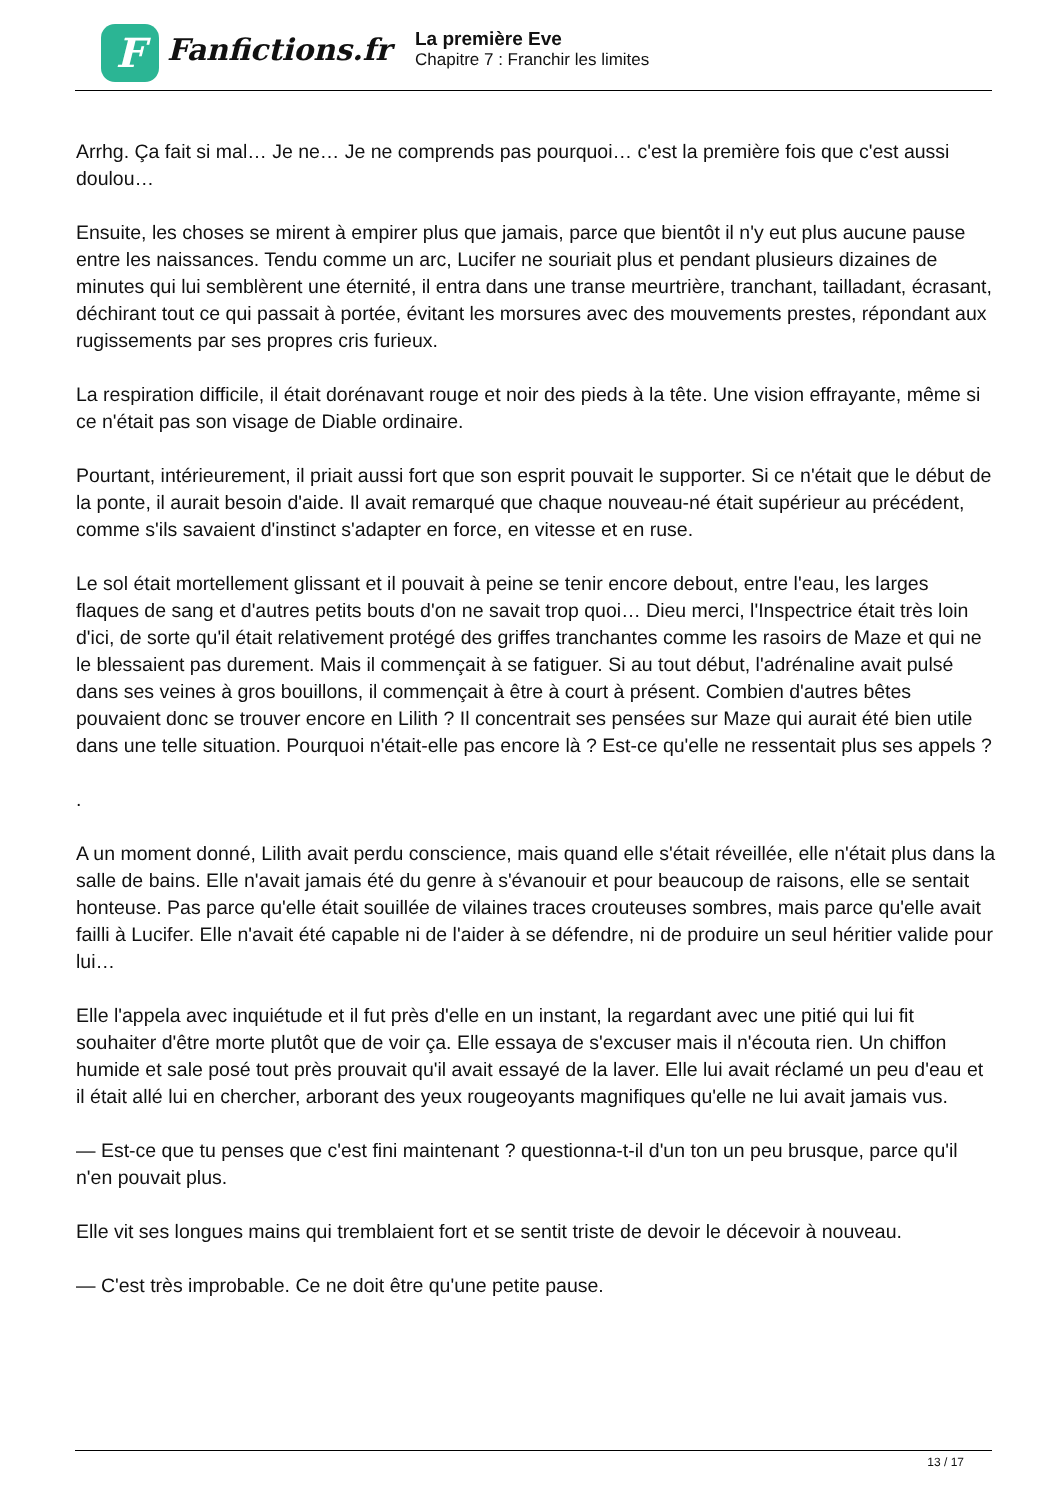F
Fanfictions.fr
La première Eve
Chapitre 7 : Franchir les limites
Arrhg. Ça fait si mal… Je ne… Je ne comprends pas pourquoi… c'est la première fois que c'est aussi doulou…
Ensuite, les choses se mirent à empirer plus que jamais, parce que bientôt il n'y eut plus aucune pause entre les naissances. Tendu comme un arc, Lucifer ne souriait plus et pendant plusieurs dizaines de minutes qui lui semblèrent une éternité, il entra dans une transe meurtrière, tranchant, tailladant, écrasant, déchirant tout ce qui passait à portée, évitant les morsures avec des mouvements prestes, répondant aux rugissements par ses propres cris furieux.
La respiration difficile, il était dorénavant rouge et noir des pieds à la tête. Une vision effrayante, même si ce n'était pas son visage de Diable ordinaire.
Pourtant, intérieurement, il priait aussi fort que son esprit pouvait le supporter. Si ce n'était que le début de la ponte, il aurait besoin d'aide. Il avait remarqué que chaque nouveau-né était supérieur au précédent, comme s'ils savaient d'instinct s'adapter en force, en vitesse et en ruse.
Le sol était mortellement glissant et il pouvait à peine se tenir encore debout, entre l'eau, les larges flaques de sang et d'autres petits bouts d'on ne savait trop quoi… Dieu merci, l'Inspectrice était très loin d'ici, de sorte qu'il était relativement protégé des griffes tranchantes comme les rasoirs de Maze et qui ne le blessaient pas durement. Mais il commençait à se fatiguer. Si au tout début, l'adrénaline avait pulsé dans ses veines à gros bouillons, il commençait à être à court à présent. Combien d'autres bêtes pouvaient donc se trouver encore en Lilith ? Il concentrait ses pensées sur Maze qui aurait été bien utile dans une telle situation. Pourquoi n'était-elle pas encore là ? Est-ce qu'elle ne ressentait plus ses appels ?
.
A un moment donné, Lilith avait perdu conscience, mais quand elle s'était réveillée, elle n'était plus dans la salle de bains. Elle n'avait jamais été du genre à s'évanouir et pour beaucoup de raisons, elle se sentait honteuse. Pas parce qu'elle était souillée de vilaines traces crouteuses sombres, mais parce qu'elle avait failli à Lucifer. Elle n'avait été capable ni de l'aider à se défendre, ni de produire un seul héritier valide pour lui…
Elle l'appela avec inquiétude et il fut près d'elle en un instant, la regardant avec une pitié qui lui fit souhaiter d'être morte plutôt que de voir ça. Elle essaya de s'excuser mais il n'écouta rien. Un chiffon humide et sale posé tout près prouvait qu'il avait essayé de la laver. Elle lui avait réclamé un peu d'eau et il était allé lui en chercher, arborant des yeux rougeoyants magnifiques qu'elle ne lui avait jamais vus.
— Est-ce que tu penses que c'est fini maintenant ? questionna-t-il d'un ton un peu brusque, parce qu'il n'en pouvait plus.
Elle vit ses longues mains qui tremblaient fort et se sentit triste de devoir le décevoir à nouveau.
— C'est très improbable. Ce ne doit être qu'une petite pause.
13 / 17